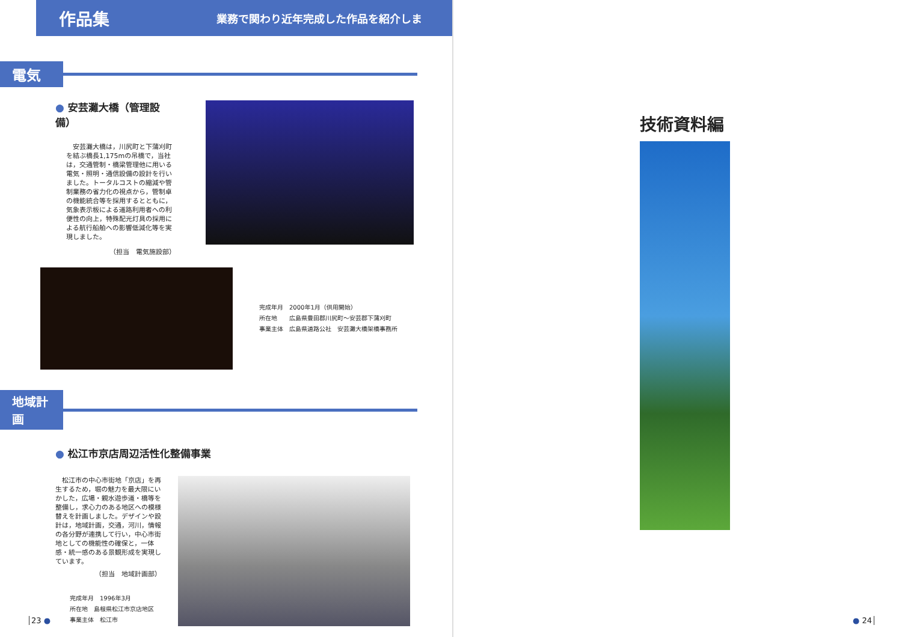作品集
業務で関わり近年完成した作品を紹介しま
電気
● 安芸灘大橋（管理設備）
　安芸灘大橋は，川尻町と下蒲刈町を結ぶ橋長1,175mの吊橋で，当社は，交通管制・橋梁管理他に用いる電気・照明・通信設備の設計を行いました。トータルコストの縮減や管制業務の省力化の視点から，管制卓の機能統合等を採用するとともに，気象表示板による道路利用者への利便性の向上，特殊配光灯具の採用による航行船舶への影響低減化等を実現しました。
（担当　電気施設部）
完成年月　2000年1月（供用開始）
所在地　　広島県豊田郡川尻町～安芸郡下蒲刈町
事業主体　広島県道路公社　安芸灘大橋架橋事務所
地域計画
● 松江市京店周辺活性化整備事業
　松江市の中心市街地「京店」を再生するため，堀の魅力を最大限にいかした，広場・親水遊歩道・橋等を整備し，求心力のある地区への模様替えを計画しました。デザインや設計は，地域計画，交通，河川，情報の各分野が連携して行い，中心市街地としての機能性の確保と，一体感・統一感のある景観形成を実現しています。
（担当　地域計画部）
完成年月　1996年3月
所在地　島根県松江市京店地区
事業主体　松江市
23 ●
技術資料編
● 24